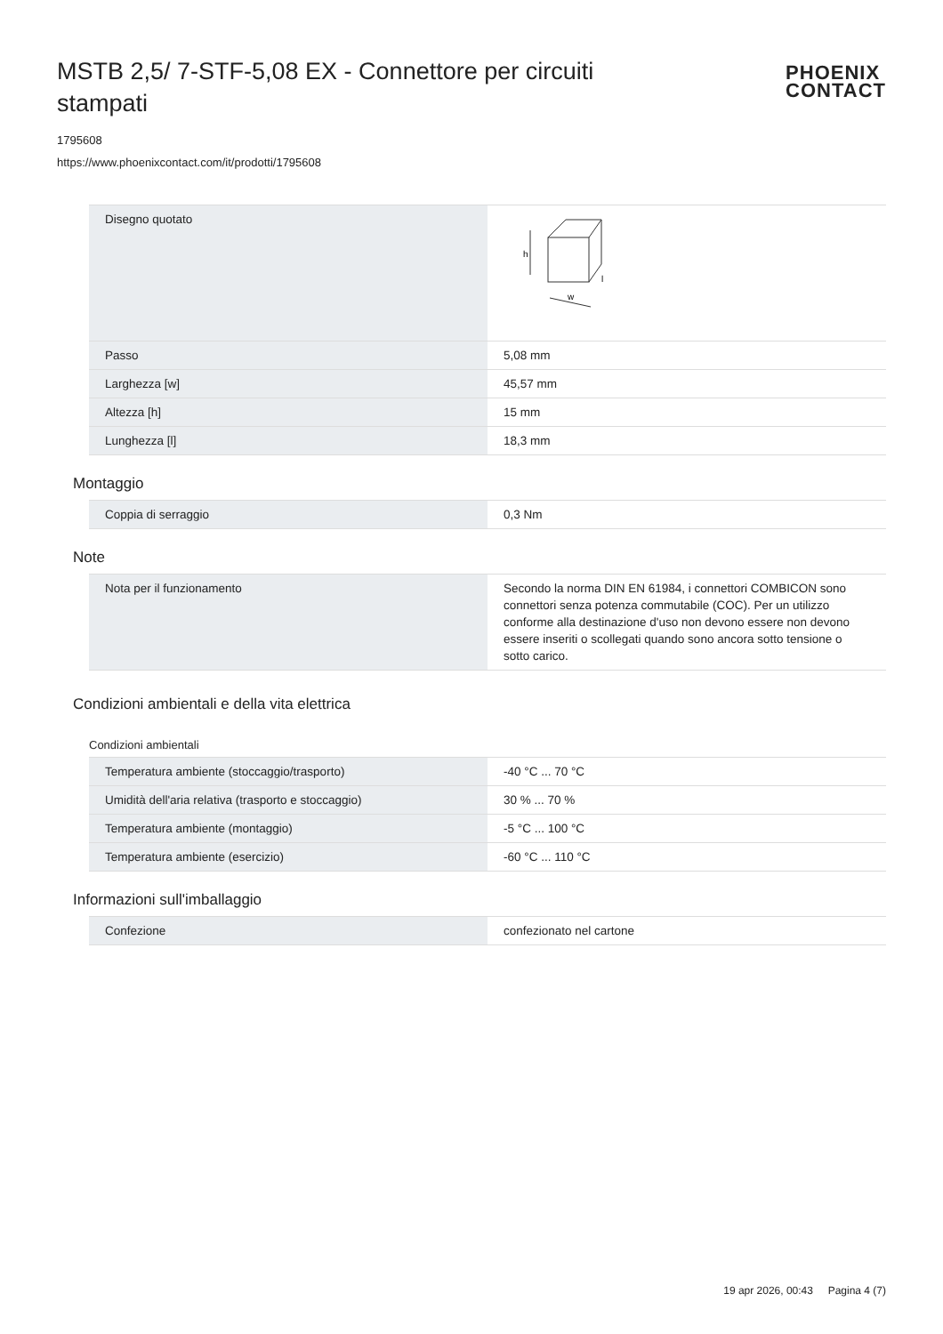MSTB 2,5/ 7-STF-5,08 EX - Connettore per circuiti stampati
PHOENIX
CONTACT
1795608
https://www.phoenixcontact.com/it/prodotti/1795608
| Disegno quotato | h w l |
| Passo | 5,08 mm |
| Larghezza [w] | 45,57 mm |
| Altezza [h] | 15 mm |
| Lunghezza [l] | 18,3 mm |
Montaggio
| Coppia di serraggio | 0,3 Nm |
Note
| Nota per il funzionamento | Secondo la norma DIN EN 61984, i connettori COMBICON sono connettori senza potenza commutabile (COC). Per un utilizzo conforme alla destinazione d'uso non devono essere non devono essere inseriti o scollegati quando sono ancora sotto tensione o sotto carico. |
Condizioni ambientali e della vita elettrica
Condizioni ambientali
| Temperatura ambiente (stoccaggio/trasporto) | -40 °C ... 70 °C |
| Umidità dell'aria relativa (trasporto e stoccaggio) | 30 % ... 70 % |
| Temperatura ambiente (montaggio) | -5 °C ... 100 °C |
| Temperatura ambiente (esercizio) | -60 °C ... 110 °C |
Informazioni sull'imballaggio
| Confezione | confezionato nel cartone |
19 apr 2026, 00:43 Pagina 4 (7)